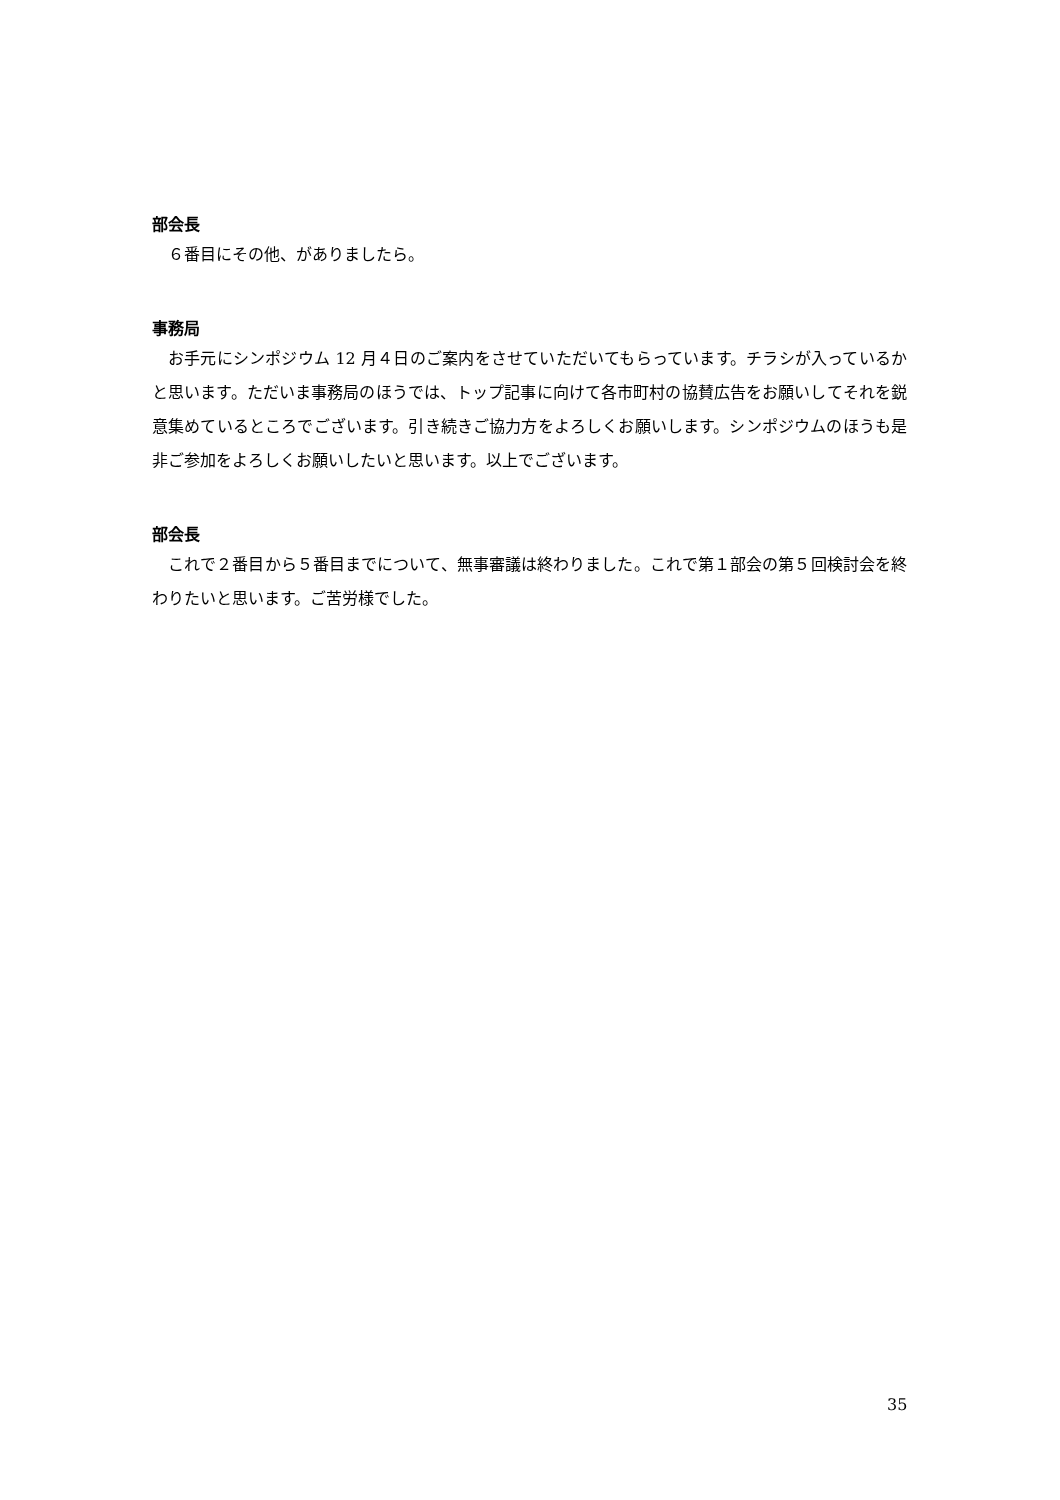部会長
６番目にその他、がありましたら。
事務局
お手元にシンポジウム 12 月４日のご案内をさせていただいてもらっています。チラシが入っているかと思います。ただいま事務局のほうでは、トップ記事に向けて各市町村の協賛広告をお願いしてそれを鋭意集めているところでございます。引き続きご協力方をよろしくお願いします。シンポジウムのほうも是非ご参加をよろしくお願いしたいと思います。以上でございます。
部会長
これで２番目から５番目までについて、無事審議は終わりました。これで第１部会の第５回検討会を終わりたいと思います。ご苦労様でした。
35